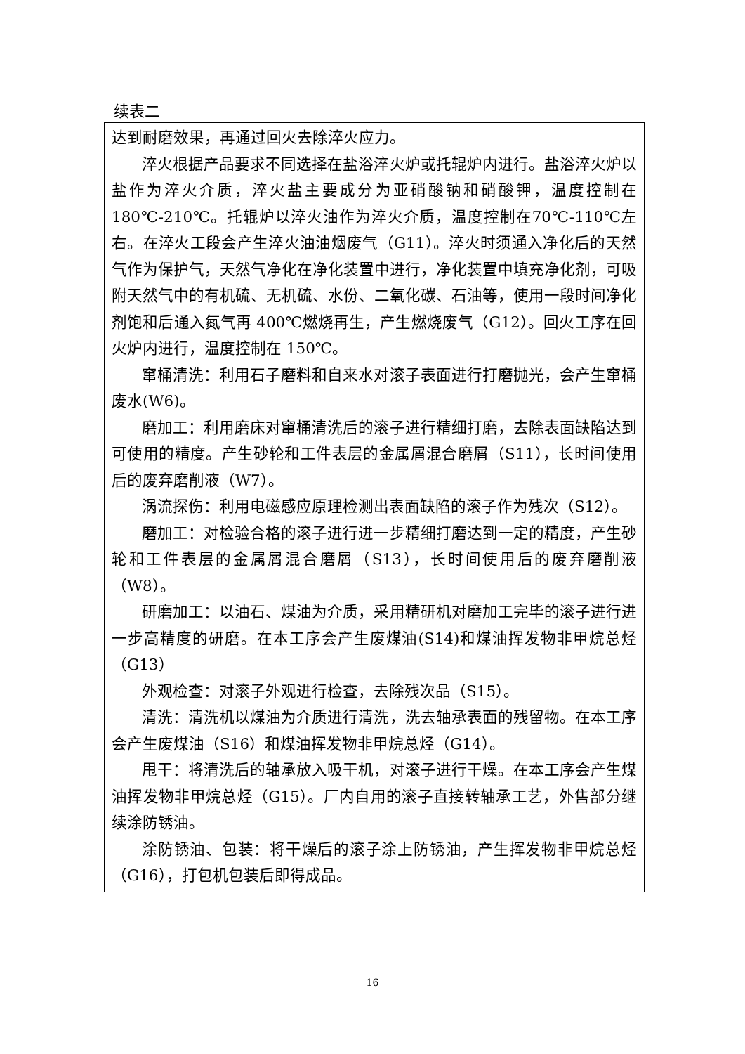续表二
| 达到耐磨效果，再通过回火去除淬火应力。 淬火根据产品要求不同选择在盐浴淬火炉或托辊炉内进行。盐浴淬火炉以盐作为淬火介质，淬火盐主要成分为亚硝酸钠和硝酸钾，温度控制在 180℃-210℃。托辊炉以淬火油作为淬火介质，温度控制在70℃-110℃左右。在淬火工段会产生淬火油油烟废气（G11）。淬火时须通入净化后的天然气作为保护气，天然气净化在净化装置中进行，净化装置中填充净化剂，可吸附天然气中的有机硫、无机硫、水份、二氧化碳、石油等，使用一段时间净化剂饱和后通入氮气再 400℃燃烧再生，产生燃烧废气（G12）。回火工序在回火炉内进行，温度控制在 150℃。 窜桶清洗：利用石子磨料和自来水对滚子表面进行打磨抛光，会产生窜桶废水(W6)。 磨加工：利用磨床对窜桶清洗后的滚子进行精细打磨，去除表面缺陷达到可使用的精度。产生砂轮和工件表层的金属屑混合磨屑（S11），长时间使用后的废弃磨削液（W7）。 涡流探伤：利用电磁感应原理检测出表面缺陷的滚子作为残次（S12）。 磨加工：对检验合格的滚子进行进一步精细打磨达到一定的精度，产生砂轮和工件表层的金属屑混合磨屑（S13），长时间使用后的废弃磨削液（W8）。 研磨加工：以油石、煤油为介质，采用精研机对磨加工完毕的滚子进行进一步高精度的研磨。在本工序会产生废煤油(S14)和煤油挥发物非甲烷总烃（G13） 外观检查：对滚子外观进行检查，去除残次品（S15）。 清洗：清洗机以煤油为介质进行清洗，洗去轴承表面的残留物。在本工序会产生废煤油（S16）和煤油挥发物非甲烷总烃（G14）。 甩干：将清洗后的轴承放入吸干机，对滚子进行干燥。在本工序会产生煤油挥发物非甲烷总烃（G15）。厂内自用的滚子直接转轴承工艺，外售部分继续涂防锈油。 涂防锈油、包装：将干燥后的滚子涂上防锈油，产生挥发物非甲烷总烃（G16），打包机包装后即得成品。 |
16